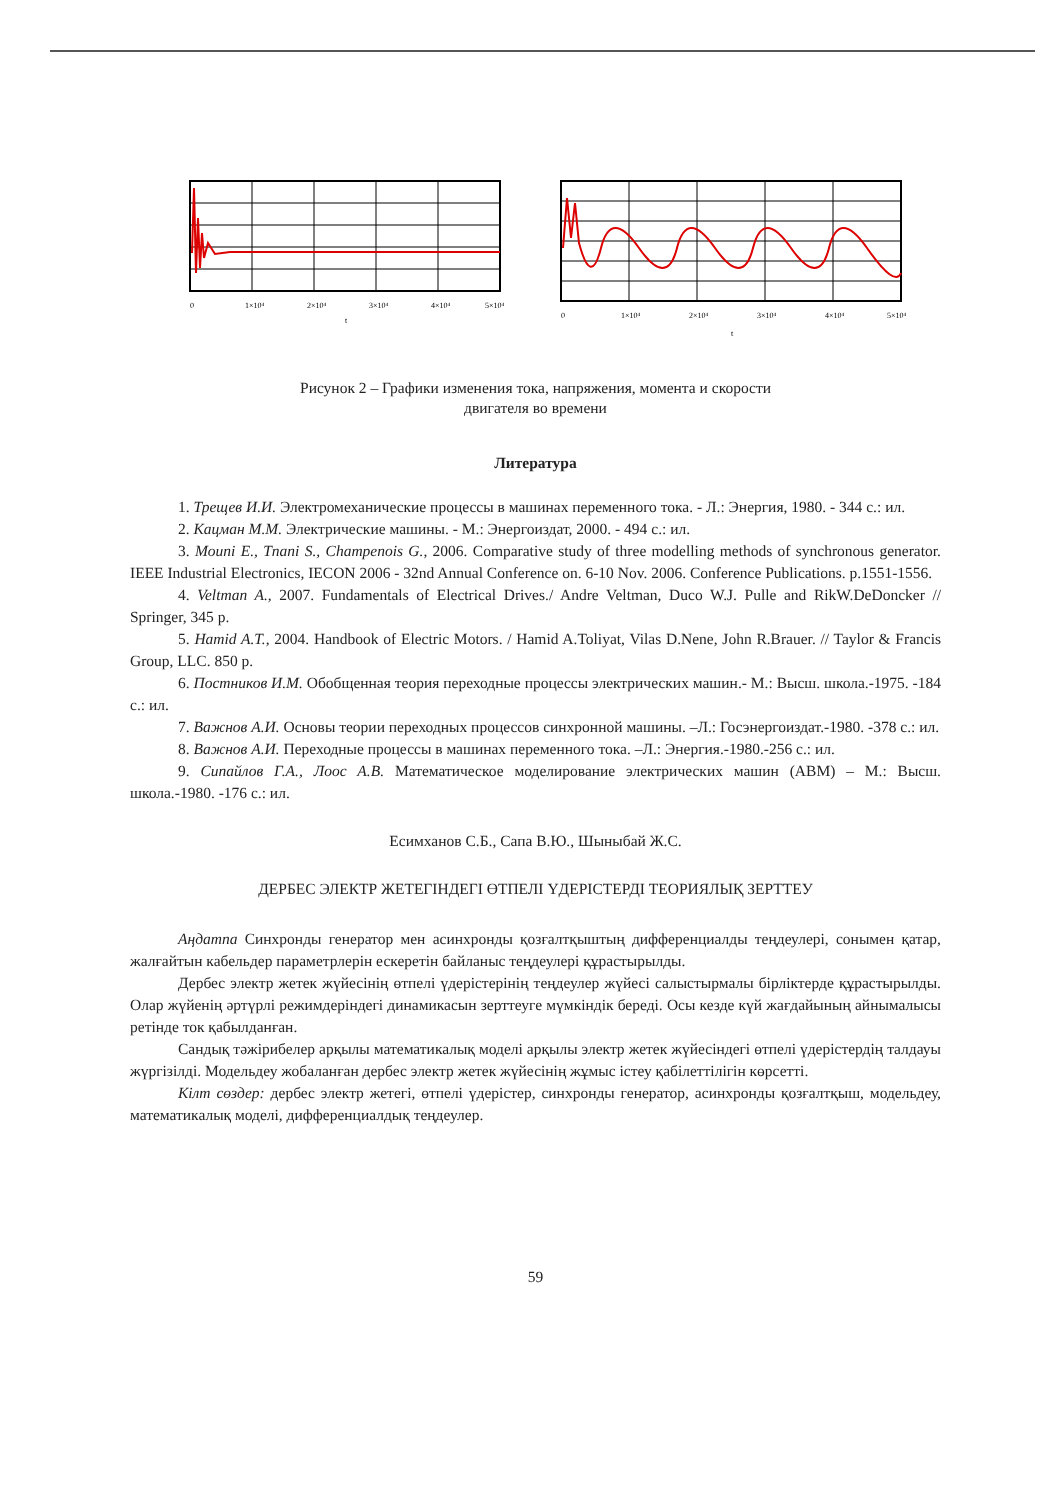0
1×10⁴
2×10⁴
3×10⁴
4×10⁴
5×10⁴
t
0
1×10⁴
2×10⁴
3×10⁴
4×10⁴
5×10⁴
t
Рисунок 2 – Графики изменения тока, напряжения, момента и скорости
двигателя во времени
Литература
1. Трещев И.И. Электромеханические процессы в машинах переменного тока. - Л.: Энергия, 1980. - 344 с.: ил.
2. Кацман М.М. Электрические машины. - М.: Энергоиздат, 2000. - 494 с.: ил.
3. Mouni E., Tnani S., Champenois G., 2006. Comparative study of three modelling methods of synchronous generator. IEEE Industrial Electronics, IECON 2006 - 32nd Annual Conference on. 6-10 Nov. 2006. Conference Publications. p.1551-1556.
4. Veltman A., 2007. Fundamentals of Electrical Drives./ Andre Veltman, Duco W.J. Pulle and RikW.DeDoncker // Springer, 345 p.
5. Hamid A.T., 2004. Handbook of Electric Motors. / Hamid A.Toliyat, Vilas D.Nene, John R.Brauer. // Taylor & Francis Group, LLC. 850 p.
6. Постников И.М. Обобщенная теория переходные процессы электрических машин.- М.: Высш. школа.-1975. -184 с.: ил.
7. Важнов А.И. Основы теории переходных процессов синхронной машины. –Л.: Госэнергоиздат.-1980. -378 с.: ил.
8. Важнов А.И. Переходные процессы в машинах переменного тока. –Л.: Энергия.-1980.-256 с.: ил.
9. Сипайлов Г.А., Лоос А.В. Математическое моделирование электрических машин (АВМ) – М.: Высш. школа.-1980. -176 с.: ил.
Есимханов С.Б., Сапа В.Ю., Шыныбай Ж.С.
ДЕРБЕС ЭЛЕКТР ЖЕТЕГІНДЕГІ ӨТПЕЛІ ҮДЕРІСТЕРДІ ТЕОРИЯЛЫҚ ЗЕРТТЕУ
Аңдатпа Синхронды генератор мен асинхронды қозғалтқыштың дифференциалды теңдеулері, сонымен қатар, жалғайтын кабельдер параметрлерін ескеретін байланыс теңдеулері құрастырылды.
Дербес электр жетек жүйесінің өтпелі үдерістерінің теңдеулер жүйесі салыстырмалы бірліктерде құрастырылды. Олар жүйенің әртүрлі режимдеріндегі динамикасын зерттеуге мүмкіндік береді. Осы кезде күй жағдайының айнымалысы ретінде ток қабылданған.
Сандық тәжірибелер арқылы математикалық моделі арқылы электр жетек жүйесіндегі өтпелі үдерістердің талдауы жүргізілді. Модельдеу жобаланған дербес электр жетек жүйесінің жұмыс істеу қабілеттілігін көрсетті.
Кілт сөздер: дербес электр жетегі, өтпелі үдерістер, синхронды генератор, асинхронды қозғалтқыш, модельдеу, математикалық моделі, дифференциалдық теңдеулер.
59